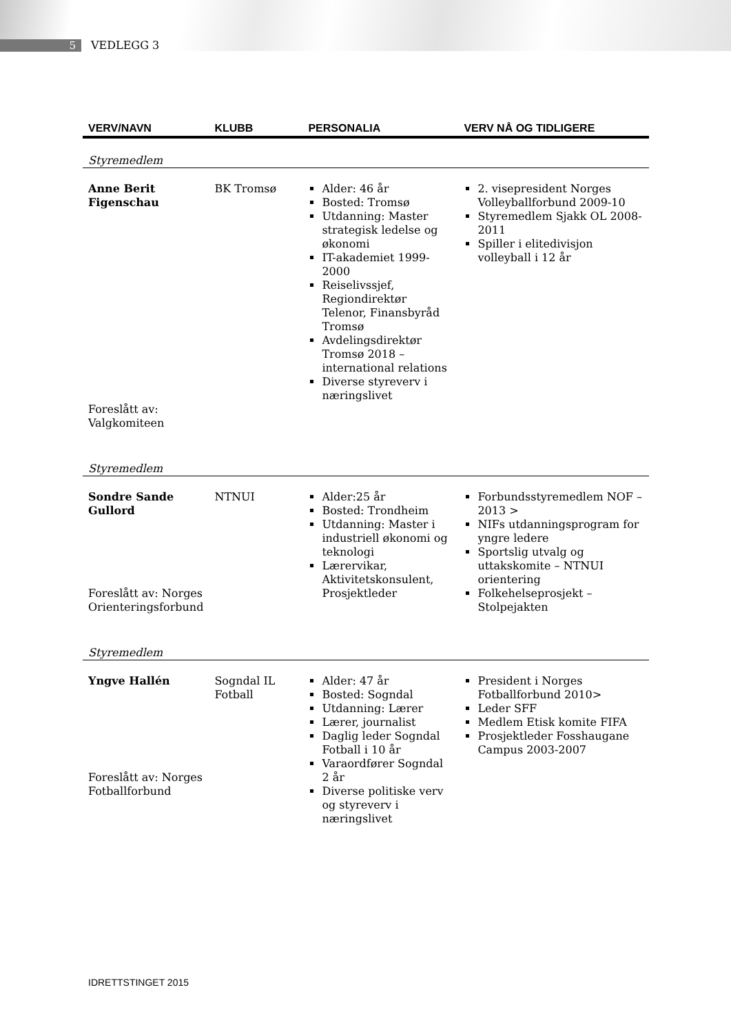5 VEDLEGG 3
| VERV/NAVN | KLUBB | PERSONALIA | VERV NÅ OG TIDLIGERE |
| --- | --- | --- | --- |
| Styremedlem | | | |
| Anne Berit Figenschau Foreslått av: Valgkomiteen | BK Tromsø | Alder: 46 år Bosted: Tromsø Utdanning: Master strategisk ledelse og økonomi IT-akademiet 1999-2000 Reiselivssjef, Regiondirektør Telenor, Finansbyråd Tromsø Avdelingsdirektør Tromsø 2018 – international relations Diverse styreverv i næringslivet | 2. visepresident Norges Volleyballforbund 2009-10 Styremedlem Sjakk OL 2008-2011 Spiller i elitedivisjon volleyball i 12 år |
| Styremedlem | | | |
| Sondre Sande Gullord Foreslått av: Norges Orienteringsforbund | NTNUI | Alder:25 år Bosted: Trondheim Utdanning: Master i industriell økonomi og teknologi Lærervikar, Aktivitetskonsulent, Prosjektleder | Forbundsstyremedlem NOF – 2013 > NIFs utdanningsprogram for yngre ledere Sportslig utvalg og uttakskomite – NTNUI orientering Folkehelseprosjekt – Stolpejakten |
| Styremedlem | | | |
| Yngve Hallén Foreslått av: Norges Fotballforbund | Sogndal IL Fotball | Alder: 47 år Bosted: Sogndal Utdanning: Lærer Lærer, journalist Daglig leder Sogndal Fotball i 10 år Varaordfører Sogndal 2 år Diverse politiske verv og styreverv i næringslivet | President i Norges Fotballforbund 2010> Leder SFF Medlem Etisk komite FIFA Prosjektleder Fosshaugane Campus 2003-2007 |
IDRETTSTINGET 2015